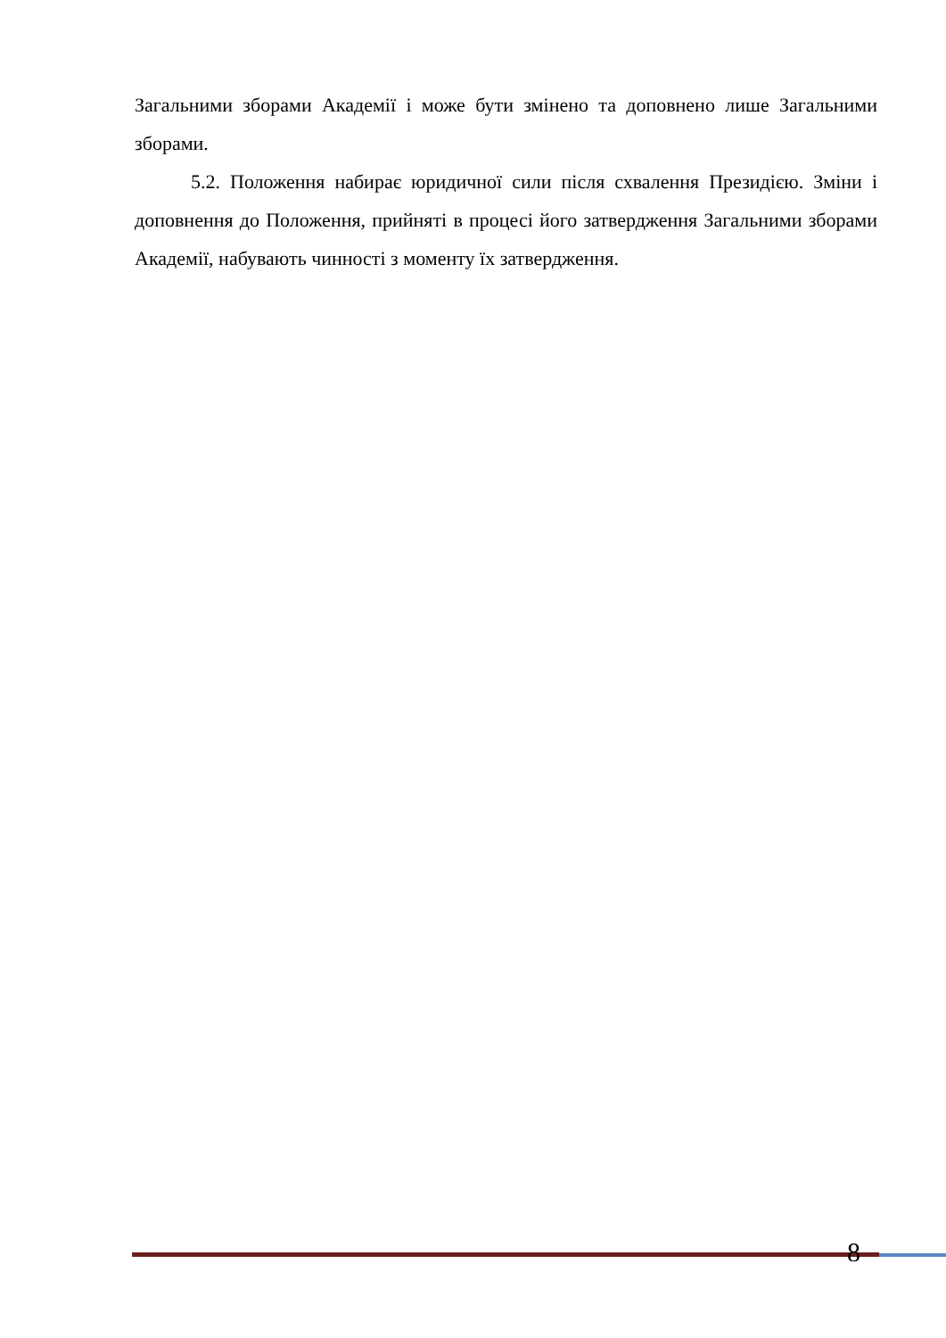Загальними зборами Академії і може бути змінено та доповнено лише Загальними зборами.
5.2. Положення набирає юридичної сили після схвалення Президією. Зміни і доповнення до Положення, прийняті в процесі його затвердження Загальними зборами Академії, набувають чинності з моменту їх затвердження.
8